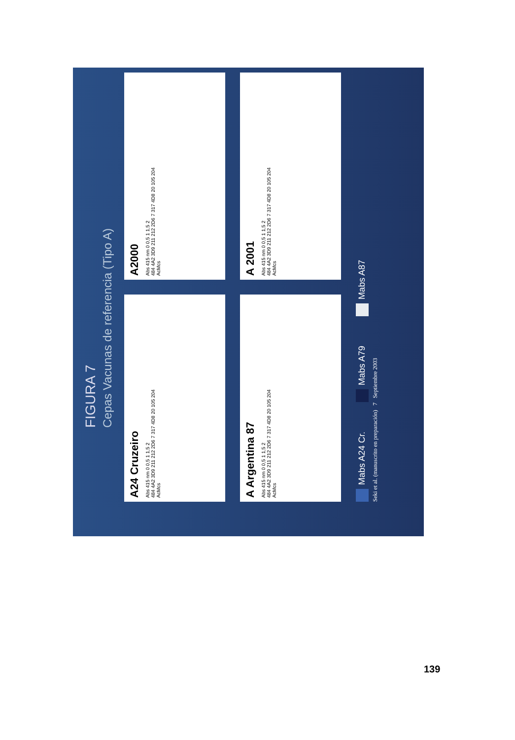FIGURA 7
Cepas Vacunas de referencia (Tipo A)
A24 Cruzeiro
Abs 415 nm 0 0,5 1 1,5 2
484 4A2 3D9 211 212 2D6 7 317 4D8 20 105 204
AcMcs
A2000
Abs 415 nm 0 0,5 1 1,5 2
484 4A2 3D9 211 212 2D6 7 317 4D8 20 105 204
AcMcs
A Argentina 87
Abs 415 nm 0 0,5 1 1,5 2
484 4A2 3D9 211 212 2D6 7 317 4D8 20 105 204
AcMcs
A 2001
Abs 415 nm 0 0,5 1 1,5 2
484 4A2 3D9 211 212 2D6 7 317 4D8 20 105 204
AcMcs
Mabs A24 Cr. Mabs A79 Mabs A87
Seki et al. (manuscrito en preparación) 7 Septiembre 2003
139